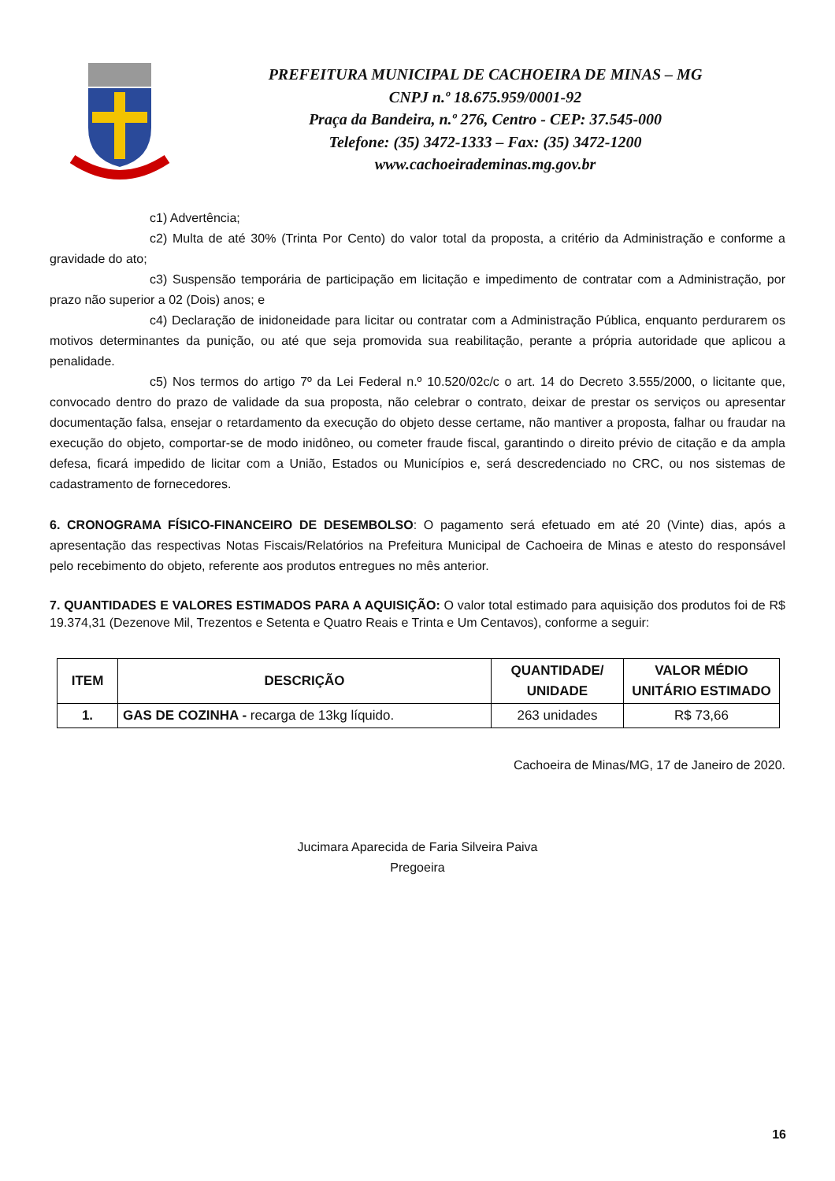PREFEITURA MUNICIPAL DE CACHOEIRA DE MINAS – MG
CNPJ n.º 18.675.959/0001-92
Praça da Bandeira, n.º 276, Centro - CEP: 37.545-000
Telefone: (35) 3472-1333 – Fax: (35) 3472-1200
www.cachoeirademinas.mg.gov.br
c1) Advertência;
c2) Multa de até 30% (Trinta Por Cento) do valor total da proposta, a critério da Administração e conforme a gravidade do ato;
c3) Suspensão temporária de participação em licitação e impedimento de contratar com a Administração, por prazo não superior a 02 (Dois) anos; e
c4) Declaração de inidoneidade para licitar ou contratar com a Administração Pública, enquanto perdurarem os motivos determinantes da punição, ou até que seja promovida sua reabilitação, perante a própria autoridade que aplicou a penalidade.
c5) Nos termos do artigo 7º da Lei Federal n.º 10.520/02c/c o art. 14 do Decreto 3.555/2000, o licitante que, convocado dentro do prazo de validade da sua proposta, não celebrar o contrato, deixar de prestar os serviços ou apresentar documentação falsa, ensejar o retardamento da execução do objeto desse certame, não mantiver a proposta, falhar ou fraudar na execução do objeto, comportar-se de modo inidôneo, ou cometer fraude fiscal, garantindo o direito prévio de citação e da ampla defesa, ficará impedido de licitar com a União, Estados ou Municípios e, será descredenciado no CRC, ou nos sistemas de cadastramento de fornecedores.
6. CRONOGRAMA FÍSICO-FINANCEIRO DE DESEMBOLSO: O pagamento será efetuado em até 20 (Vinte) dias, após a apresentação das respectivas Notas Fiscais/Relatórios na Prefeitura Municipal de Cachoeira de Minas e atesto do responsável pelo recebimento do objeto, referente aos produtos entregues no mês anterior.
7. QUANTIDADES E VALORES ESTIMADOS PARA A AQUISIÇÃO: O valor total estimado para aquisição dos produtos foi de R$ 19.374,31 (Dezenove Mil, Trezentos e Setenta e Quatro Reais e Trinta e Um Centavos), conforme a seguir:
| ITEM | DESCRIÇÃO | QUANTIDADE/ UNIDADE | VALOR MÉDIO UNITÁRIO ESTIMADO |
| --- | --- | --- | --- |
| 1. | GAS DE COZINHA - recarga de 13kg líquido. | 263 unidades | R$ 73,66 |
Cachoeira de Minas/MG, 17 de Janeiro de 2020.
Jucimara Aparecida de Faria Silveira Paiva
Pregoeira
16